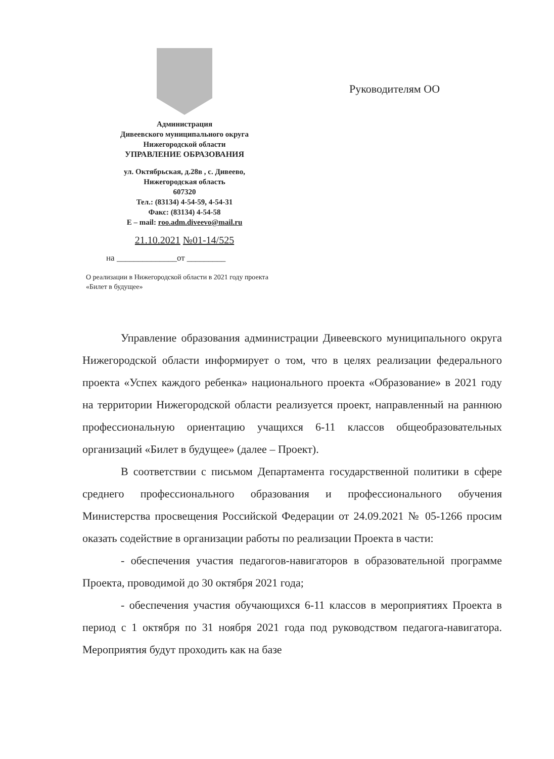Администрация
Дивеевского муниципального округа
Нижегородской области
УПРАВЛЕНИЕ ОБРАЗОВАНИЯ
ул. Октябрьская, д.28в , с. Дивеево,
Нижегородская область
607320
Тел.: (83134) 4-54-59, 4-54-31
Факс: (83134) 4-54-58
E – mail: roo.adm.diveevo@mail.ru
21.10.2021 №01-14/525
на ______________от _________
О реализации в Нижегородской области в 2021 году проекта «Билет в будущее»
Руководителям ОО
Управление образования администрации Дивеевского муниципального округа Нижегородской области информирует о том, что в целях реализации федерального проекта «Успех каждого ребенка» национального проекта «Образование» в 2021 году на территории Нижегородской области реализуется проект, направленный на раннюю профессиональную ориентацию учащихся 6-11 классов общеобразовательных организаций «Билет в будущее» (далее – Проект).
В соответствии с письмом Департамента государственной политики в сфере среднего профессионального образования и профессионального обучения Министерства просвещения Российской Федерации от 24.09.2021 № 05-1266 просим оказать содействие в организации работы по реализации Проекта в части:
- обеспечения участия педагогов-навигаторов в образовательной программе Проекта, проводимой до 30 октября 2021 года;
- обеспечения участия обучающихся 6-11 классов в мероприятиях Проекта в период с 1 октября по 31 ноября 2021 года под руководством педагога-навигатора. Мероприятия будут проходить как на базе